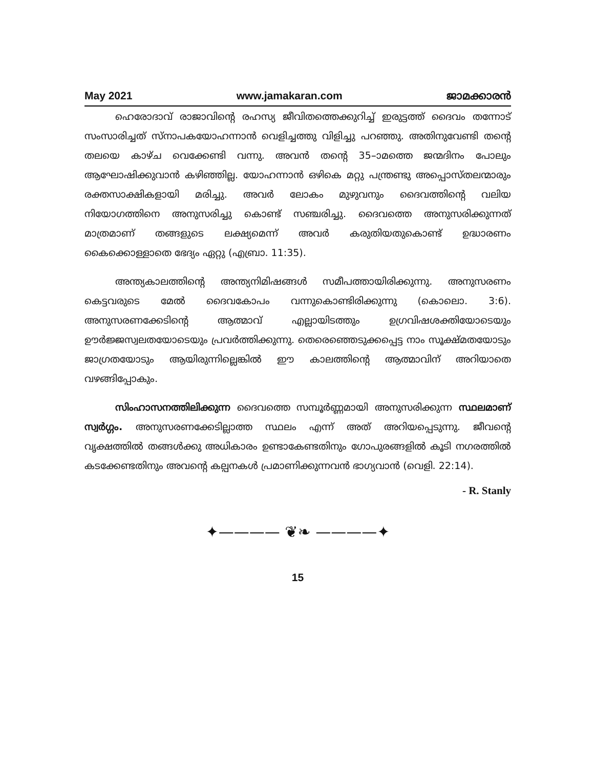May 2021 www.jamakaran.com ജാമക്കാരൻ
ഹെരോദാവ് രാജാവിന്റെ രഹസ്യ ജീവിതത്തെക്കുറിച്ച് ഇരുട്ടത്ത് ദൈവം തന്നോട് സംസാരിച്ചത് സ്നാപകയോഹന്നാൻ വെളിച്ചത്തു വിളിച്ചു പറഞ്ഞു. അതിനുവേണ്ടി തന്റെ തലയെ കാഴ്ച വെക്കേണ്ടി വന്നു. അവൻ തന്റെ 35–ാമത്തെ ജന്മദിനം പോലും ആഘോഷിക്കുവാൻ കഴിഞ്ഞില്ല. യോഹന്നാൻ ഒഴികെ മറ്റു പന്ത്രണ്ടു അപ്പൊസ്തലന്മാരും രക്തസാക്ഷികളായി മരിച്ചു. അവർ ലോകം മുഴുവനും ദൈവത്തിന്റെ വലിയ നിയോഗത്തിനെ അനുസരിച്ചു കൊണ്ട് സഞ്ചരിച്ചു. ദൈവത്തെ അനുസരിക്കുന്നത് മാത്രമാണ് തങ്ങളുടെ ലക്ഷ്യമെന്ന് അവർ കരുതിയതുകൊണ്ട് ഉദ്ധാരണം കൈക്കൊള്ളാതെ ഭേദ്യം ഏറ്റു (എബ്രാ. 11:35).
അന്ത്യകാലത്തിന്റെ അന്ത്യനിമിഷങ്ങൾ സമീപത്തായിരിക്കുന്നു. അനുസരണം കെട്ടവരുടെ മേൽ ദൈവകോപം വന്നുകൊണ്ടിരിക്കുന്നു (കൊലൊ. 3:6). അനുസരണക്കേടിന്റെ ആത്മാവ് എല്ലായിടത്തും ഉഗ്രവിഷശക്തിയോടെയും ഊർജ്ജസ്വലതയോടെയും പ്രവർത്തിക്കുന്നു. തെരെഞ്ഞെടുക്കപ്പെട്ട നാം സൂക്ഷ്മതയോടും ജാഗ്രതയോടും ആയിരുന്നില്ലെങ്കിൽ ഈ കാലത്തിന്റെ ആത്മാവിന് അറിയാതെ വഴങ്ങിപ്പോകും.
സിംഹാസനത്തിലിക്കുന്ന ദൈവത്തെ സമ്പൂർണ്ണമായി അനുസരിക്കുന്ന സ്ഥലമാണ് സ്വർഗ്ഗം. അനുസരണക്കേടില്ലാത്ത സ്ഥലം എന്ന് അത് അറിയപ്പെടുന്നു. ജീവന്റെ വൃക്ഷത്തിൽ തങ്ങൾക്കു അധികാരം ഉണ്ടാകേണ്ടതിനും ഗോപുരങ്ങളിൽ കൂടി നഗരത്തിൽ കടക്കേണ്ടതിനും അവന്റെ കല്പനകൾ പ്രമാണിക്കുന്നവൻ ഭാഗ്യവാൻ (വെളി. 22:14).
- R. Stanly
✦———— ❦❧ ————✦
15